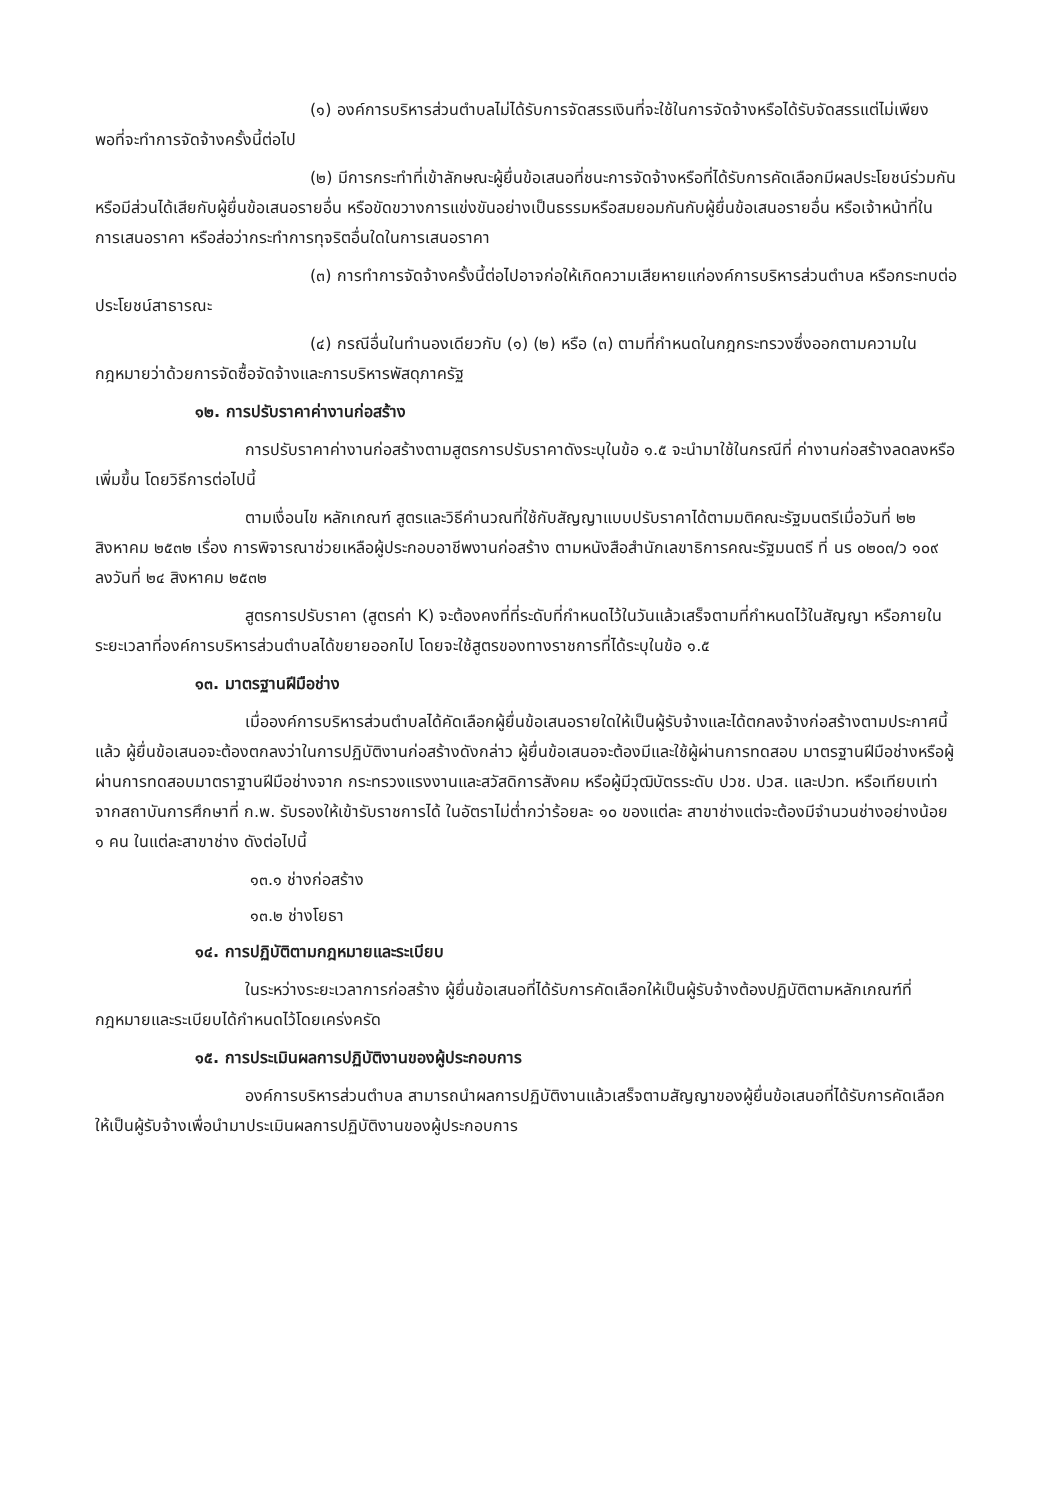(๑) องค์การบริหารส่วนตำบลไม่ได้รับการจัดสรรเงินที่จะใช้ในการจัดจ้างหรือได้รับจัดสรรแต่ไม่เพียงพอที่จะทำการจัดจ้างครั้งนี้ต่อไป
(๒) มีการกระทำที่เข้าลักษณะผู้ยื่นข้อเสนอที่ชนะการจัดจ้างหรือที่ได้รับการคัดเลือกมีผลประโยชน์ร่วมกัน หรือมีส่วนได้เสียกับผู้ยื่นข้อเสนอรายอื่น หรือขัดขวางการแข่งขันอย่างเป็นธรรมหรือสมยอมกันกับผู้ยื่นข้อเสนอรายอื่น หรือเจ้าหน้าที่ในการเสนอราคา หรือส่อว่ากระทำการทุจริตอื่นใดในการเสนอราคา
(๓) การทำการจัดจ้างครั้งนี้ต่อไปอาจก่อให้เกิดความเสียหายแก่องค์การบริหารส่วนตำบล หรือกระทบต่อประโยชน์สาธารณะ
(๔) กรณีอื่นในทำนองเดียวกับ (๑) (๒) หรือ (๓) ตามที่กำหนดในกฎกระทรวงซึ่งออกตามความในกฎหมายว่าด้วยการจัดซื้อจัดจ้างและการบริหารพัสดุภาครัฐ
๑๒. การปรับราคาค่างานก่อสร้าง
การปรับราคาค่างานก่อสร้างตามสูตรการปรับราคาดังระบุในข้อ ๑.๕ จะนำมาใช้ในกรณีที่ ค่างานก่อสร้างลดลงหรือเพิ่มขึ้น โดยวิธีการต่อไปนี้
ตามเงื่อนไข หลักเกณฑ์ สูตรและวิธีคำนวณที่ใช้กับสัญญาแบบปรับราคาได้ตามมติคณะรัฐมนตรีเมื่อวันที่ ๒๒ สิงหาคม ๒๕๓๒ เรื่อง การพิจารณาช่วยเหลือผู้ประกอบอาชีพงานก่อสร้าง ตามหนังสือสำนักเลขาธิการคณะรัฐมนตรี ที่ นร ๐๒๐๓/ว ๑๐๙ ลงวันที่ ๒๔ สิงหาคม ๒๕๓๒
สูตรการปรับราคา (สูตรค่า K) จะต้องคงที่ที่ระดับที่กำหนดไว้ในวันแล้วเสร็จตามที่กำหนดไว้ในสัญญา หรือภายในระยะเวลาที่องค์การบริหารส่วนตำบลได้ขยายออกไป โดยจะใช้สูตรของทางราชการที่ได้ระบุในข้อ ๑.๕
๑๓. มาตรฐานฝีมือช่าง
เมื่อองค์การบริหารส่วนตำบลได้คัดเลือกผู้ยื่นข้อเสนอรายใดให้เป็นผู้รับจ้างและได้ตกลงจ้างก่อสร้างตามประกาศนี้แล้ว ผู้ยื่นข้อเสนอจะต้องตกลงว่าในการปฏิบัติงานก่อสร้างดังกล่าว ผู้ยื่นข้อเสนอจะต้องมีและใช้ผู้ผ่านการทดสอบ มาตรฐานฝีมือช่างหรือผู้ผ่านการทดสอบมาตราฐานฝีมือช่างจาก กระทรวงแรงงานและสวัสดิการสังคม หรือผู้มีวุฒิบัตรระดับ ปวช. ปวส. และปวท. หรือเทียบเท่าจากสถาบันการศึกษาที่ ก.พ. รับรองให้เข้ารับราชการได้ ในอัตราไม่ต่ำกว่าร้อยละ ๑๐ ของแต่ละ สาขาช่างแต่จะต้องมีจำนวนช่างอย่างน้อย ๑ คน ในแต่ละสาขาช่าง ดังต่อไปนี้
๑๓.๑ ช่างก่อสร้าง
๑๓.๒ ช่างโยธา
๑๔. การปฏิบัติตามกฎหมายและระเบียบ
ในระหว่างระยะเวลาการก่อสร้าง ผู้ยื่นข้อเสนอที่ได้รับการคัดเลือกให้เป็นผู้รับจ้างต้องปฏิบัติตามหลักเกณฑ์ที่กฎหมายและระเบียบได้กำหนดไว้โดยเคร่งครัด
๑๕. การประเมินผลการปฏิบัติงานของผู้ประกอบการ
องค์การบริหารส่วนตำบล สามารถนำผลการปฏิบัติงานแล้วเสร็จตามสัญญาของผู้ยื่นข้อเสนอที่ได้รับการคัดเลือกให้เป็นผู้รับจ้างเพื่อนำมาประเมินผลการปฏิบัติงานของผู้ประกอบการ